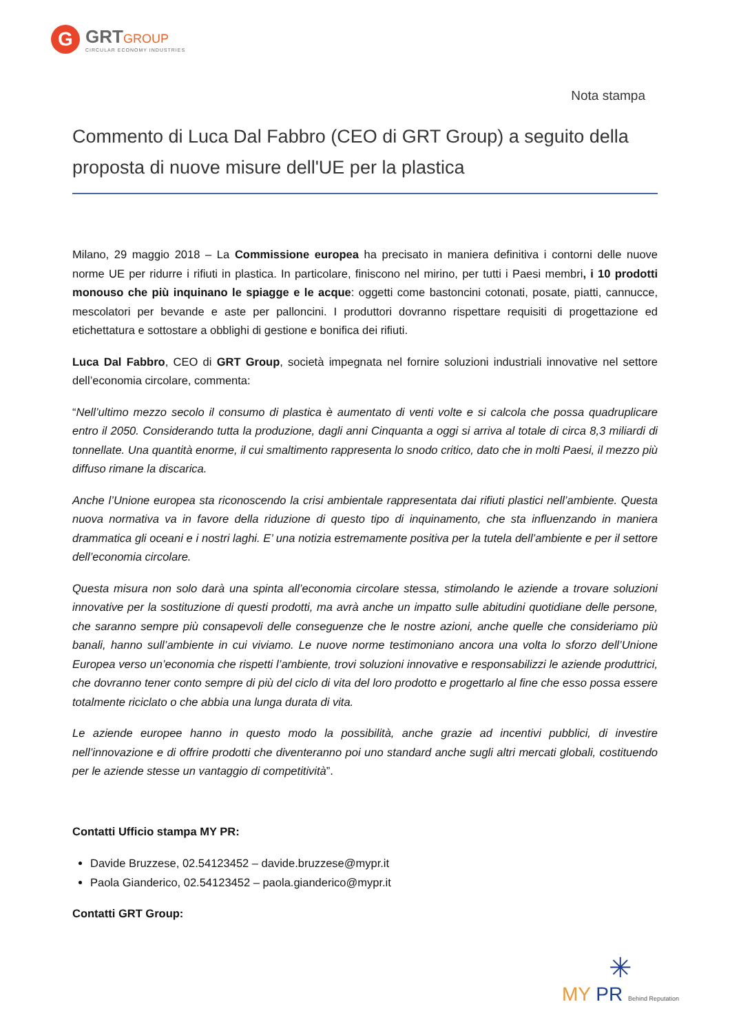G
GRTGROUP
CIRCULAR ECONOMY INDUSTRIES
Nota stampa
Commento di Luca Dal Fabbro (CEO di GRT Group) a seguito della proposta di nuove misure dell'UE per la plastica
Milano, 29 maggio 2018 – La Commissione europea ha precisato in maniera definitiva i contorni delle nuove norme UE per ridurre i rifiuti in plastica. In particolare, finiscono nel mirino, per tutti i Paesi membri, i 10 prodotti monouso che più inquinano le spiagge e le acque: oggetti come bastoncini cotonati, posate, piatti, cannucce, mescolatori per bevande e aste per palloncini. I produttori dovranno rispettare requisiti di progettazione ed etichettatura e sottostare a obblighi di gestione e bonifica dei rifiuti.
Luca Dal Fabbro, CEO di GRT Group, società impegnata nel fornire soluzioni industriali innovative nel settore dell’economia circolare, commenta:
“Nell’ultimo mezzo secolo il consumo di plastica è aumentato di venti volte e si calcola che possa quadruplicare entro il 2050. Considerando tutta la produzione, dagli anni Cinquanta a oggi si arriva al totale di circa 8,3 miliardi di tonnellate. Una quantità enorme, il cui smaltimento rappresenta lo snodo critico, dato che in molti Paesi, il mezzo più diffuso rimane la discarica.
Anche l’Unione europea sta riconoscendo la crisi ambientale rappresentata dai rifiuti plastici nell’ambiente. Questa nuova normativa va in favore della riduzione di questo tipo di inquinamento, che sta influenzando in maniera drammatica gli oceani e i nostri laghi. E’ una notizia estremamente positiva per la tutela dell’ambiente e per il settore dell’economia circolare.
Questa misura non solo darà una spinta all’economia circolare stessa, stimolando le aziende a trovare soluzioni innovative per la sostituzione di questi prodotti, ma avrà anche un impatto sulle abitudini quotidiane delle persone, che saranno sempre più consapevoli delle conseguenze che le nostre azioni, anche quelle che consideriamo più banali, hanno sull’ambiente in cui viviamo. Le nuove norme testimoniano ancora una volta lo sforzo dell’Unione Europea verso un’economia che rispetti l’ambiente, trovi soluzioni innovative e responsabilizzi le aziende produttrici, che dovranno tener conto sempre di più del ciclo di vita del loro prodotto e progettarlo al fine che esso possa essere totalmente riciclato o che abbia una lunga durata di vita.
Le aziende europee hanno in questo modo la possibilità, anche grazie ad incentivi pubblici, di investire nell’innovazione e di offrire prodotti che diventeranno poi uno standard anche sugli altri mercati globali, costituendo per le aziende stesse un vantaggio di competitività”.
Contatti Ufficio stampa MY PR:
Davide Bruzzese, 02.54123452 – davide.bruzzese@mypr.it
Paola Gianderico, 02.54123452 – paola.gianderico@mypr.it
Contatti GRT Group:
✳
MY PR Behind Reputation